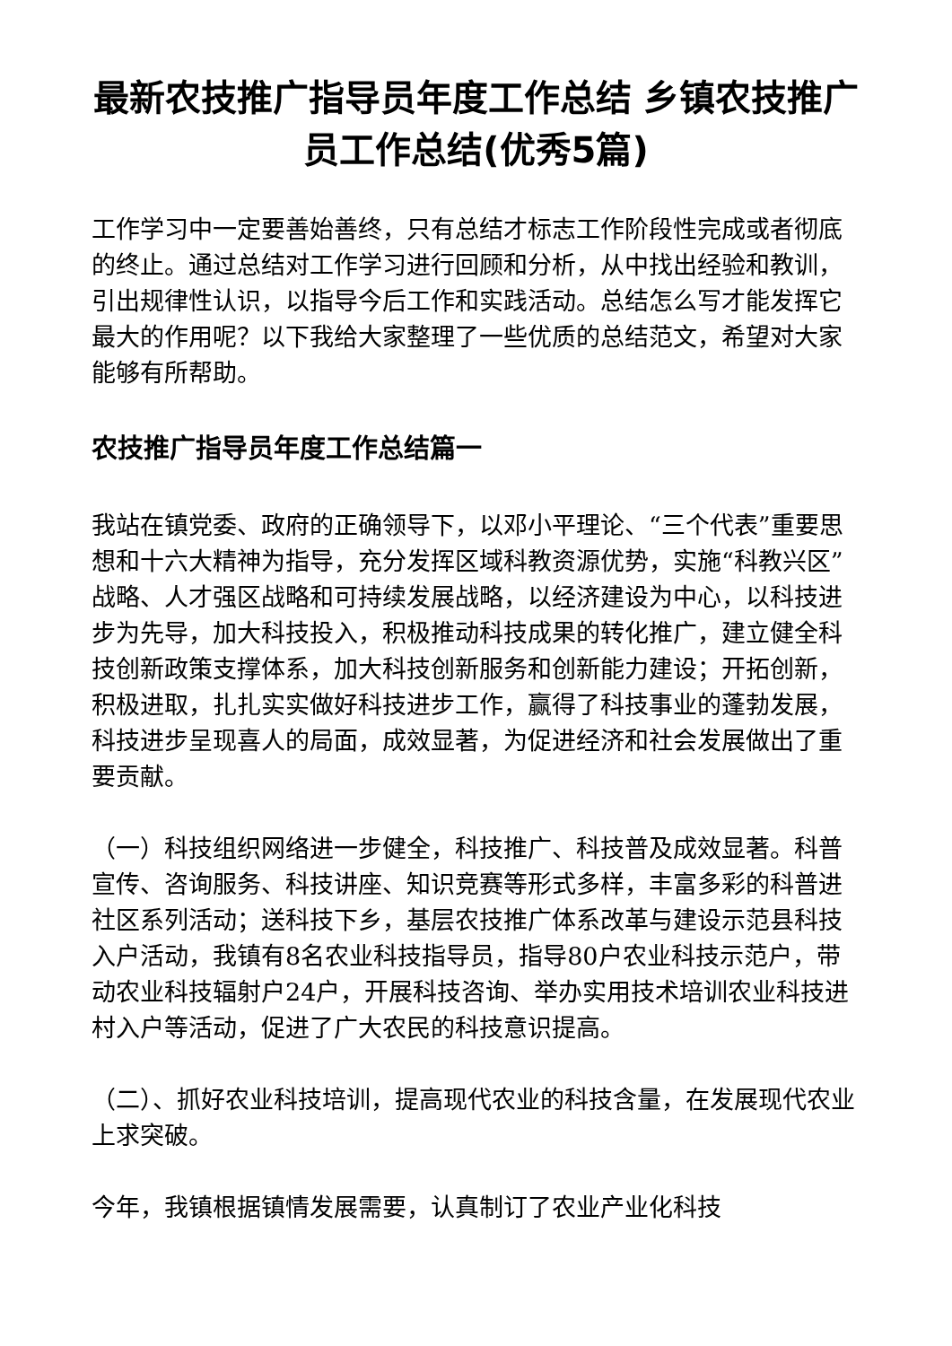最新农技推广指导员年度工作总结 乡镇农技推广员工作总结(优秀5篇)
工作学习中一定要善始善终，只有总结才标志工作阶段性完成或者彻底的终止。通过总结对工作学习进行回顾和分析，从中找出经验和教训，引出规律性认识，以指导今后工作和实践活动。总结怎么写才能发挥它最大的作用呢？以下我给大家整理了一些优质的总结范文，希望对大家能够有所帮助。
农技推广指导员年度工作总结篇一
我站在镇党委、政府的正确领导下，以邓小平理论、“三个代表”重要思想和十六大精神为指导，充分发挥区域科教资源优势，实施“科教兴区”战略、人才强区战略和可持续发展战略，以经济建设为中心，以科技进步为先导，加大科技投入，积极推动科技成果的转化推广，建立健全科技创新政策支撑体系，加大科技创新服务和创新能力建设；开拓创新，积极进取，扎扎实实做好科技进步工作，赢得了科技事业的蓬勃发展，科技进步呈现喜人的局面，成效显著，为促进经济和社会发展做出了重要贡献。
（一）科技组织网络进一步健全，科技推广、科技普及成效显著。科普宣传、咨询服务、科技讲座、知识竞赛等形式多样，丰富多彩的科普进社区系列活动；送科技下乡，基层农技推广体系改革与建设示范县科技入户活动，我镇有8名农业科技指导员，指导80户农业科技示范户，带动农业科技辐射户24户，开展科技咨询、举办实用技术培训农业科技进村入户等活动，促进了广大农民的科技意识提高。
（二）、抓好农业科技培训，提高现代农业的科技含量，在发展现代农业上求突破。
今年，我镇根据镇情发展需要，认真制订了农业产业化科技